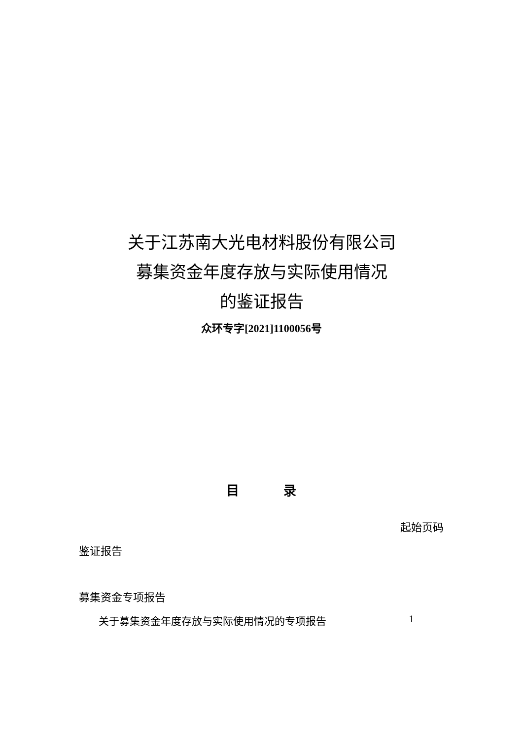关于江苏南大光电材料股份有限公司
募集资金年度存放与实际使用情况
的鉴证报告
众环专字[2021]1100056号
目 录
起始页码
鉴证报告
募集资金专项报告
关于募集资金年度存放与实际使用情况的专项报告 1